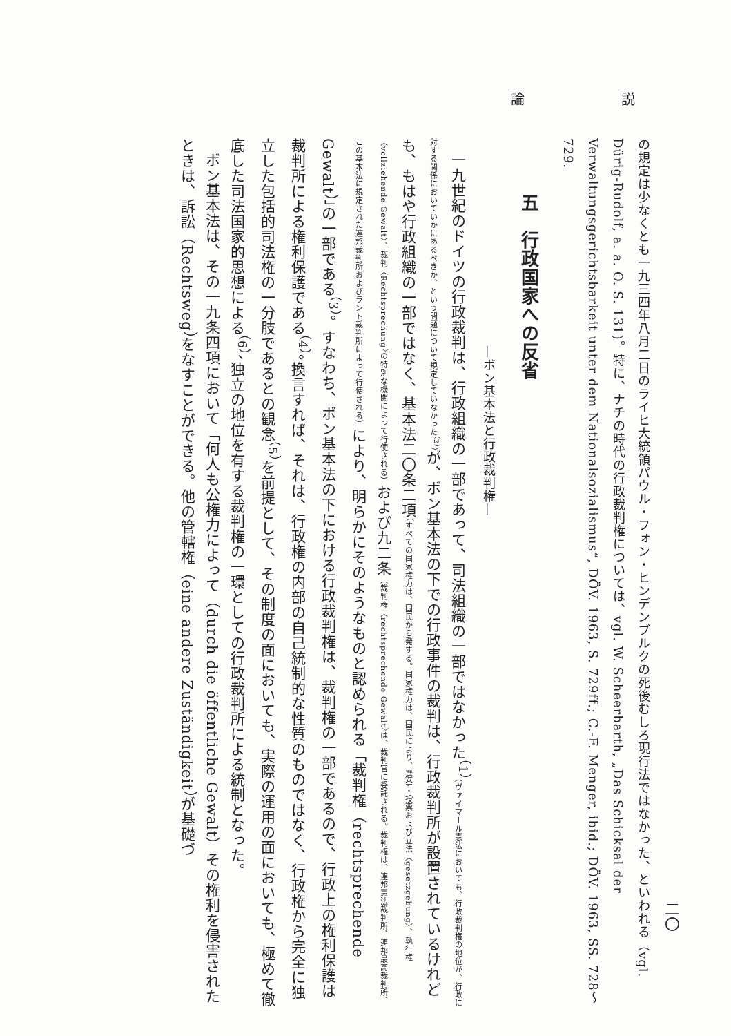論 説
二〇
の規定は少なくとも一九三四年八月二日のライヒ大統領パウル・フォン・ヒンデンブルクの死後むしろ現行法ではなかった、といわれる（vgl. Dürig-Rudolf, a. a. O. S. 131)。特に、ナチの時代の行政裁判権については、vgl. W. Scheerbarth, „Das Schicksal der Verwaltungsgerichtsbarkeit unter dem Nationalsozialismus“, DÖV. 1963, S. 729ff.; C.-F. Menger, ibid.; DÖV. 1963, SS. 728〜729.
五　行政国家への反省
—ボン基本法と行政裁判権—
一九世紀のドイツの行政裁判は、行政組織の一部であって、司法組織の一部ではなかった<sup>（1）</sup>（ヴァイマール憲法においても、行政裁判権の地位が、行政に対する関係においていかにあるべきか、という問題について規定していなかった<sup>（2）</sup>）が、ボン基本法の下での行政事件の裁判は、行政裁判所が設置されているけれども、もはや行政組織の一部ではなく、基本法二〇条二項（すべての国家権力は、国民から発する。国家権力は、国民により、選挙・投票および立法〈gesetzgebung〉、執行権〈vollziehende Gewalt〉、裁判〈Rechtsprechung〉の特別な機関によって行使される）および九二条（裁判権〈rechtsprechende Gewalt〉は、裁判官に委託される。裁判権は、連邦憲法裁判所、連邦最高裁判所、この基本法に規定された連邦裁判所およびラント裁判所によって行使される）により、明らかにそのようなものと認められる「裁判権（rechtsprechende Gewalt）」の一部である<sup>（3）</sup>。すなわち、ボン基本法の下における行政裁判権は、裁判権の一部であるので、行政上の権利保護は裁判所による権利保護である<sup>（4）</sup>。換言すれば、それは、行政権の内部の自己統制的な性質のものではなく、行政権から完全に独立した包括的司法権の一分肢であるとの観念<sup>（5）</sup>を前提として、その制度の面においても、実際の運用の面においても、極めて徹底した司法国家的思想による<sup>（6）</sup>、独立の地位を有する裁判権の一環としての行政裁判所による統制となった。
ボン基本法は、その一九条四項において「何人も公権力によって（durch die öffentliche Gewalt）その権利を侵害されたときは、訴訟（Rechtsweg）をなすことができる。他の管轄権（eine andere Zuständigkeit）が基礎づ